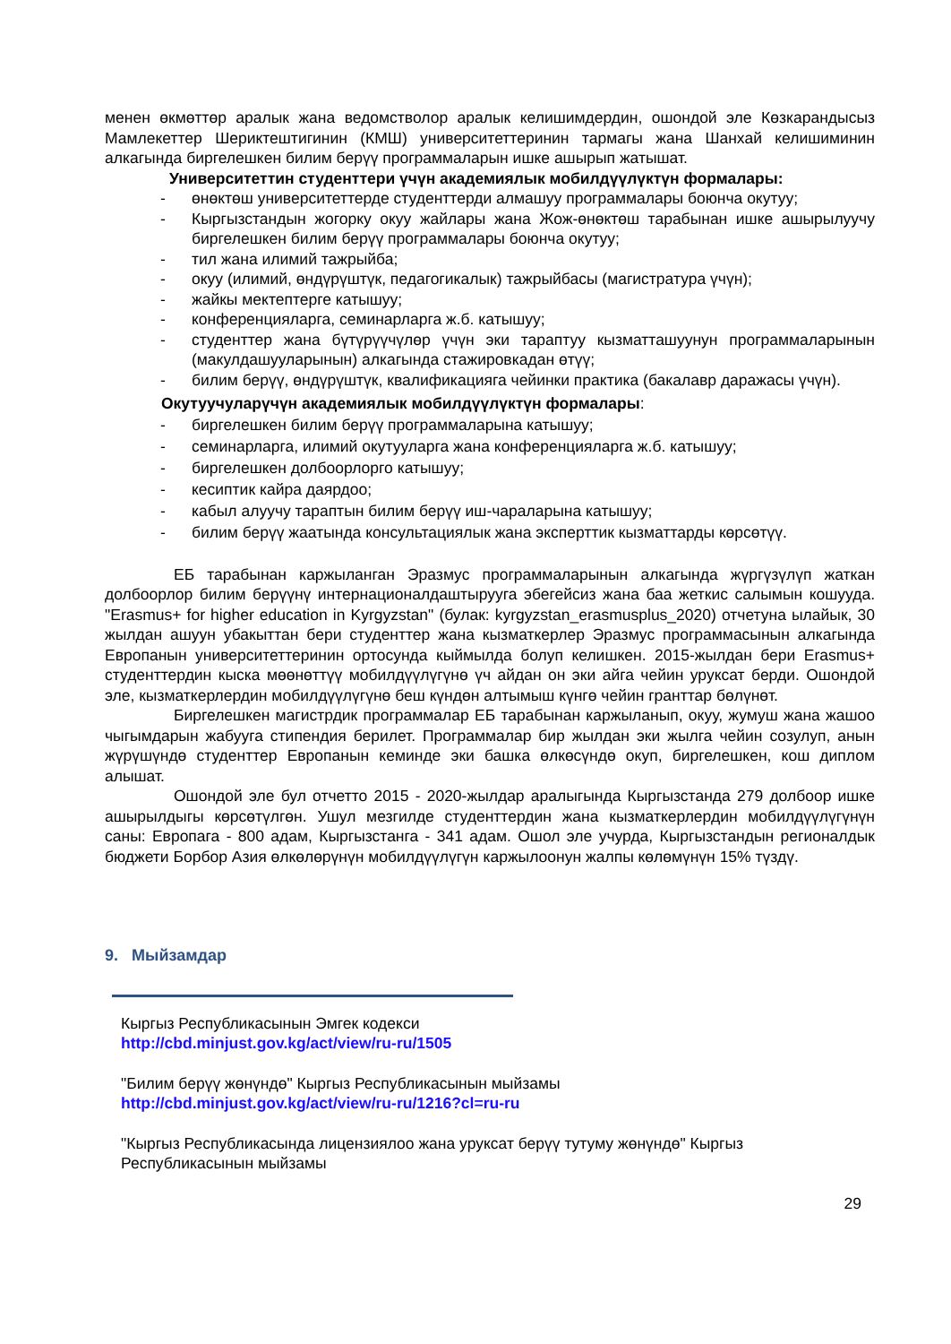менен өкмөттөр аралык жана ведомстволор аралык келишимдердин, ошондой эле Көзкарандысыз Мамлекеттер Шериктештигинин (КМШ) университеттеринин тармагы жана Шанхай келишиминин алкагында биргелешкен билим берүү программаларын ишке ашырып жатышат.
Университеттин студенттери үчүн академиялык мобилдүүлүктүн формалары:
- өнөктөш университеттерде студенттерди алмашуу программалары боюнча окутуу;
- Кыргызстандын жогорку окуу жайлары жана Жож-өнөктөш тарабынан ишке ашырылуучу биргелешкен билим берүү программалары боюнча окутуу;
- тил жана илимий тажрыйба;
- окуу (илимий, өндүрүштүк, педагогикалык) тажрыйбасы (магистратура үчүн);
- жайкы мектептерге катышуу;
- конференцияларга, семинарларга ж.б. катышуу;
- студенттер жана бүтүрүүчүлөр үчүн эки тараптуу кызматташуунун программаларынын (макулдашууларынын) алкагында стажировкадан өтүү;
- билим берүү, өндүрүштүк, квалификацияга чейинки практика (бакалавр даражасы үчүн).
Окутуучуларүчүн академиялык мобилдүүлүктүн формалары:
- биргелешкен билим берүү программаларына катышуу;
- семинарларга, илимий окутууларга жана конференцияларга ж.б. катышуу;
- биргелешкен долбоорлорго катышуу;
- кесиптик кайра даярдоо;
- кабыл алуучу тараптын билим берүү иш-чараларына катышуу;
- билим берүү жаатында консультациялык жана эксперттик кызматтарды көрсөтүү.
ЕБ тарабынан каржыланган Эразмус программаларынын алкагында жүргүзүлүп жаткан долбоорлор билим берүүнү интернационалдаштырууга эбегейсиз жана баа жеткис салымын кошууда. "Erasmus+ for higher education in Kyrgyzstan" (булак: kyrgyzstan_erasmusplus_2020) отчетуна ылайык, 30 жылдан ашуун убакыттан бери студенттер жана кызматкерлер Эразмус программасынын алкагында Европанын университеттеринин ортосунда кыймылда болуп келишкен. 2015-жылдан бери Erasmus+ студенттердин кыска мөөнөттүү мобилдүүлүгүнө үч айдан он эки айга чейин уруксат берди. Ошондой эле, кызматкерлердин мобилдүүлүгүнө беш күндөн алтымыш күнгө чейин гранттар бөлүнөт.
Биргелешкен магистрдик программалар ЕБ тарабынан каржыланып, окуу, жумуш жана жашоо чыгымдарын жабууга стипендия берилет. Программалар бир жылдан эки жылга чейин созулуп, анын жүрүшүндө студенттер Европанын кеминде эки башка өлкөсүндө окуп, биргелешкен, кош диплом алышат.
Ошондой эле бул отчетто 2015 - 2020-жылдар аралыгында Кыргызстанда 279 долбоор ишке ашырылдыгы көрсөтүлгөн. Ушул мезгилде студенттердин жана кызматкерлердин мобилдүүлүгүнүн саны: Европага - 800 адам, Кыргызстанга - 341 адам. Ошол эле учурда, Кыргызстандын регионалдык бюджети Борбор Азия өлкөлөрүнүн мобилдүүлүгүн каржылоонун жалпы көлөмүнүн 15% түздү.
9. Мыйзамдар
Кыргыз Республикасынын Эмгек кодекси
http://cbd.minjust.gov.kg/act/view/ru-ru/1505
"Билим берүү жөнүндө" Кыргыз Республикасынын мыйзамы
http://cbd.minjust.gov.kg/act/view/ru-ru/1216?cl=ru-ru
"Кыргыз Республикасында лицензиялоо жана уруксат берүү тутуму жөнүндө" Кыргыз Республикасынын мыйзамы
29